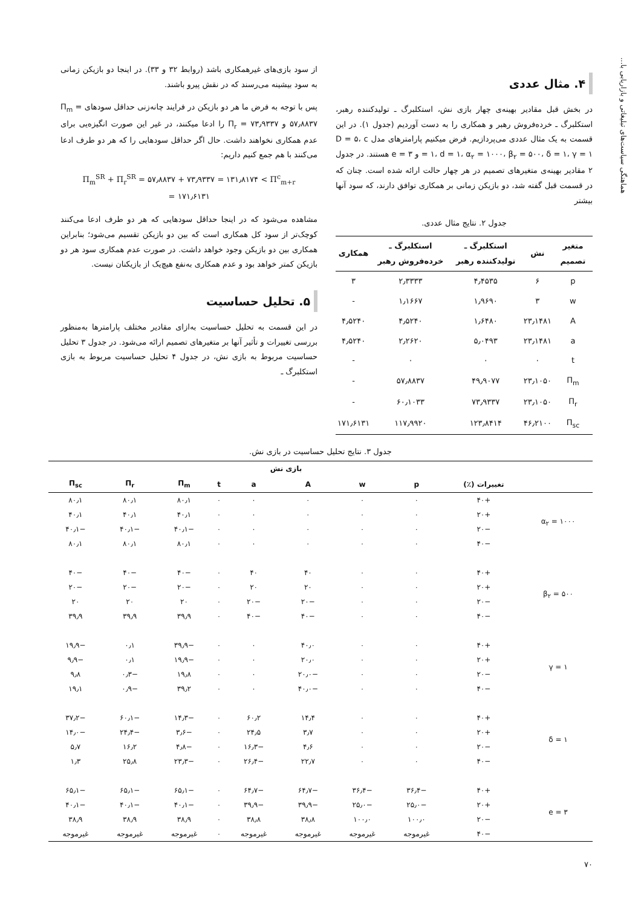هماهنگی سیاست‌های تبلیغاتی و بازاریابی با...
۴. مثال عددی
در بخش قبل مقادیر بهینه‌ی چهار بازی نش، استکلبرگ ـ تولیدکننده رهبر، استکلبرگ ـ خرده‌فروش رهبر و همکاری را به دست آوردیم (جدول ۱). در این قسمت به یک مثال عددی می‌پردازیم. فرض میکنیم پارامترهای مدل D = ۵، c = ۱، d = ۱، α<sub>۲</sub> = ۱۰۰۰، β<sub>۲</sub> = ۵۰۰، δ = ۱، γ = ۱ و e = ۳ هستند. در جدول ۲ مقادیر بهینه‌ی متغیرهای تصمیم در هر چهار حالت ارائه شده است. چنان که در قسمت قبل گفته شد، دو بازیکن زمانی بر همکاری توافق دارند، که سود آنها بیشتر
جدول ۲. نتایج مثال عددی.
| متغیر تصمیم | نش | استکلبرگ ـ تولیدکننده رهبر | استکلبرگ ـ خرده‌فروش رهبر | همکاری |
| --- | --- | --- | --- | --- |
| p | ۶ | ۴٫۴۵۳۵ | ۲٫۳۳۳۳ | ۳ |
| w | ۳ | ۱٫۹۶۹۰ | ۱٫۱۶۶۷ | - |
| A | ۲۳٫۱۴۸۱ | ۱٫۶۴۸۰ | ۴٫۵۲۴۰ | ۴٫۵۲۴۰ |
| a | ۲۳٫۱۴۸۱ | ۵٫۰۴۹۳ | ۲٫۲۶۲۰ | ۴٫۵۲۴۰ |
| t | ۰ | ۰ | ۰ | - |
| Π<sub>m</sub> | ۲۳٫۱۰۵۰ | ۴۹٫۹۰۷۷ | ۵۷٫۸۸۳۷ | - |
| Π<sub>r</sub> | ۲۳٫۱۰۵۰ | ۷۳٫۹۳۳۷ | ۶۰٫۱۰۳۳ | - |
| Π<sub>sc</sub> | ۴۶٫۲۱۰۰ | ۱۲۳٫۸۴۱۴ | ۱۱۷٫۹۹۲۰ | ۱۷۱٫۶۱۳۱ |
از سود بازی‌های غیرهمکاری باشد (روابط ۳۲ و ۳۳). در اینجا دو بازیکن زمانی به سود بیشینه می‌رسند که در نقش پیرو باشند.
پس با توجه به فرض ما هر دو بازیکن در فرایند چانه‌زنی حداقل سودهای Π<sub>m</sub> = ۵۷٫۸۸۳۷ و Π<sub>r</sub> = ۷۳٫۹۳۳۷ را ادعا میکنند، در غیر این صورت انگیزه‌یی برای عدم همکاری نخواهند داشت. حال اگر حداقل سودهایی را که هر دو طرف ادعا می‌کنند با هم جمع کنیم داریم:
Π<sub>m</sub><sup>SR</sup> + Π<sub>r</sub><sup>SR</sup> = ۵۷٫۸۸۳۷ + ۷۳٫۹۳۳۷ = ۱۳۱٫۸۱۷۴ < Π<sup>c</sup><sub>m+r</sub>
= ۱۷۱٫۶۱۳۱
مشاهده می‌شود که در اینجا حداقل سودهایی که هر دو طرف ادعا می‌کنند کوچک‌تر از سود کل همکاری است که بین دو بازیکن تقسیم می‌شود؛ بنابراین همکاری بین دو بازیکن وجود خواهد داشت. در صورت عدم همکاری سود هر دو بازیکن کمتر خواهد بود و عدم همکاری به‌نفع هیچ‌یک از بازیکنان نیست.
۵. تحلیل حساسیت
در این قسمت به تحلیل حساسیت به‌ازای مقادیر مختلف پارامترها به‌منظور بررسی تغییرات و تأثیر آنها بر متغیرهای تصمیم ارائه می‌شود. در جدول ۳ تحلیل حساسیت مربوط به بازی نش، در جدول ۴ تحلیل حساسیت مربوط به بازی استکلبرگ ـ
جدول ۳. نتایج تحلیل حساسیت در بازی نش.
| | بازی نش | | | | | | | | |
| --- | --- | --- | --- | --- | --- | --- | --- | --- | --- |
| | تغییرات (٪) | p | w | A | a | t | Π<sub>m</sub> | Π<sub>r</sub> | Π<sub>sc</sub> |
| α<sub>۲</sub> = ۱۰۰۰ | +۴۰ | ۰ | ۰ | ۰ | ۰ | ۰ | ۸۰٫۱ | ۸۰٫۱ | ۸۰٫۱ |
| | +۲۰ | ۰ | ۰ | ۰ | ۰ | ۰ | ۴۰٫۱ | ۴۰٫۱ | ۴۰٫۱ |
| | −۲۰ | ۰ | ۰ | ۰ | ۰ | ۰ | −۴۰٫۱ | −۴۰٫۱ | −۴۰٫۱ |
| | −۴۰ | ۰ | ۰ | ۰ | ۰ | ۰ | ۸۰٫۱ | ۸۰٫۱ | ۸۰٫۱ |
| β<sub>۲</sub> = ۵۰۰ | +۴۰ | ۰ | ۰ | ۴۰ | ۴۰ | ۰ | −۴۰ | −۴۰ | −۴۰ |
| | +۲۰ | ۰ | ۰ | ۲۰ | ۲۰ | ۰ | −۲۰ | −۲۰ | −۲۰ |
| | −۲۰ | ۰ | ۰ | −۲۰ | −۲۰ | ۰ | ۲۰ | ۲۰ | ۲۰ |
| | −۴۰ | ۰ | ۰ | −۴۰ | −۴۰ | ۰ | ۳۹٫۹ | ۳۹٫۹ | ۳۹٫۹ |
| γ = ۱ | +۴۰ | ۰ | ۰ | ۴۰٫۰ | ۰ | ۰ | −۳۹٫۹ | ۰٫۱ | −۱۹٫۹ |
| | +۲۰ | ۰ | ۰ | ۲۰٫۰ | ۰ | ۰ | −۱۹٫۹ | ۰٫۱ | −۹٫۹ |
| | −۲۰ | ۰ | ۰ | −۲۰٫۰ | ۰ | ۰ | ۱۹٫۸ | −۰٫۳ | ۹٫۸ |
| | −۴۰ | ۰ | ۰ | −۴۰٫۰ | ۰ | ۰ | ۳۹٫۲ | −۰٫۹ | ۱۹٫۱ |
| δ = ۱ | +۴۰ | ۰ | ۰ | ۱۴٫۴ | ۶۰٫۲ | ۰ | −۱۴٫۳ | −۶۰٫۱ | −۳۷٫۲ |
| | +۲۰ | ۰ | ۰ | ۳٫۷ | ۲۴٫۵ | ۰ | −۳٫۶ | −۲۴٫۴ | −۱۴٫۰ |
| | −۲۰ | ۰ | ۰ | ۴٫۶ | −۱۶٫۳ | ۰ | −۴٫۸ | ۱۶٫۲ | ۵٫۷ |
| | −۴۰ | ۰ | ۰ | ۲۲٫۷ | −۲۶٫۴ | ۰ | −۲۳٫۳ | ۲۵٫۸ | ۱٫۳ |
| e = ۳ | +۴۰ | −۳۶٫۴ | −۳۶٫۴ | −۶۴٫۷ | −۶۴٫۷ | ۰ | −۶۵٫۱ | −۶۵٫۱ | −۶۵٫۱ |
| | +۲۰ | −۲۵٫۰ | −۲۵٫۰ | −۳۹٫۹ | −۳۹٫۹ | ۰ | −۴۰٫۱ | −۴۰٫۱ | −۴۰٫۱ |
| | −۲۰ | ۱۰۰٫۰ | ۱۰۰٫۰ | ۳۸٫۸ | ۳۸٫۸ | ۰ | ۳۸٫۹ | ۳۸٫۹ | ۳۸٫۹ |
| | −۴۰ | غیرموجه | غیرموجه | غیرموجه | غیرموجه | ۰ | غیرموجه | غیرموجه | غیرموجه |
۷۰